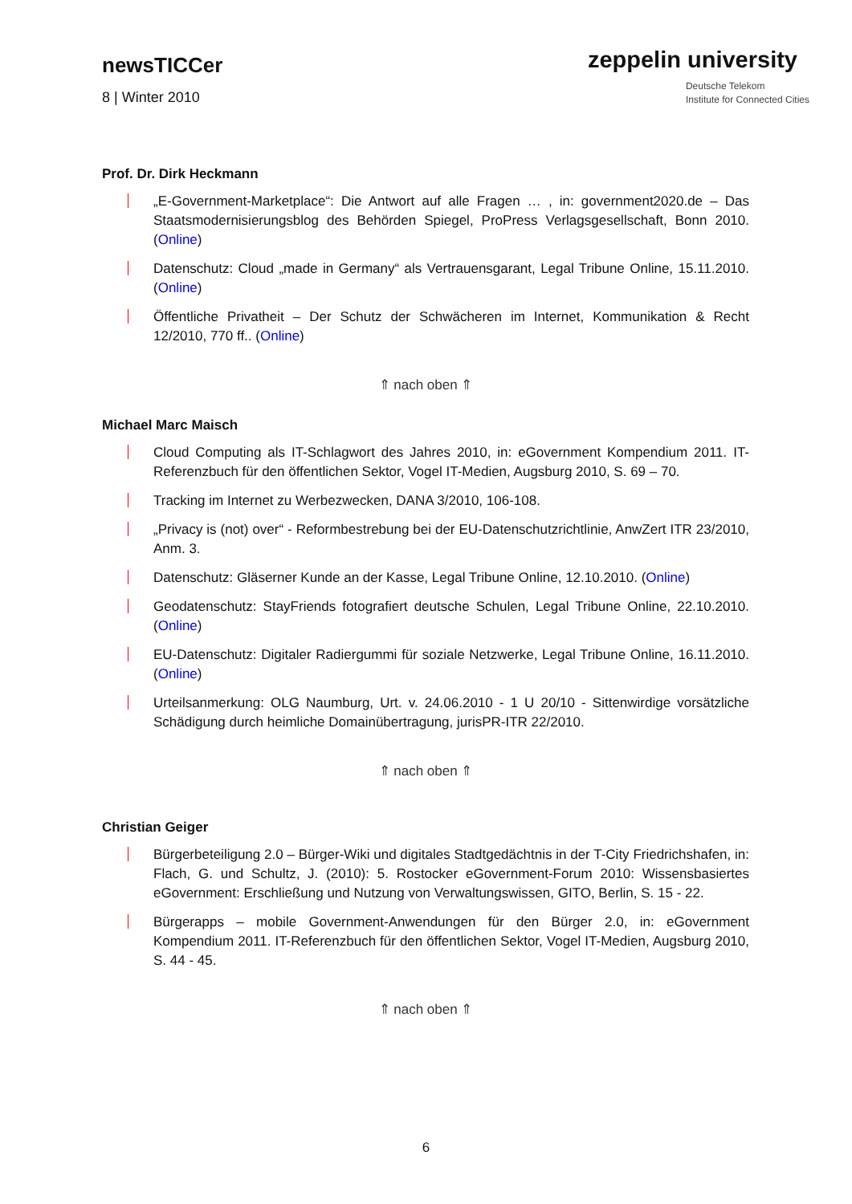newsTICCer
8 | Winter 2010
zeppelin university
Deutsche Telekom
Institute for Connected Cities
Prof. Dr. Dirk Heckmann
„E-Government-Marketplace“: Die Antwort auf alle Fragen … , in: government2020.de – Das Staatsmodernisierungsblog des Behörden Spiegel, ProPress Verlagsgesellschaft, Bonn 2010. (Online)
Datenschutz: Cloud „made in Germany“ als Vertrauensgarant, Legal Tribune Online, 15.11.2010. (Online)
Öffentliche Privatheit – Der Schutz der Schwächeren im Internet, Kommunikation & Recht 12/2010, 770 ff.. (Online)
⇑ nach oben ⇑
Michael Marc Maisch
Cloud Computing als IT-Schlagwort des Jahres 2010, in: eGovernment Kompendium 2011. IT-Referenzbuch für den öffentlichen Sektor, Vogel IT-Medien, Augsburg 2010, S. 69 – 70.
Tracking im Internet zu Werbezwecken, DANA 3/2010, 106-108.
„Privacy is (not) over“ - Reformbestrebung bei der EU-Datenschutzrichtlinie, AnwZert ITR 23/2010, Anm. 3.
Datenschutz: Gläserner Kunde an der Kasse, Legal Tribune Online, 12.10.2010. (Online)
Geodatenschutz: StayFriends fotografiert deutsche Schulen, Legal Tribune Online, 22.10.2010. (Online)
EU-Datenschutz: Digitaler Radiergummi für soziale Netzwerke, Legal Tribune Online, 16.11.2010. (Online)
Urteilsanmerkung: OLG Naumburg, Urt. v. 24.06.2010 - 1 U 20/10 - Sittenwirdige vorsätzliche Schädigung durch heimliche Domainübertragung, jurisPR-ITR 22/2010.
⇑ nach oben ⇑
Christian Geiger
Bürgerbeteiligung 2.0 – Bürger-Wiki und digitales Stadtgedächtnis in der T-City Friedrichshafen, in: Flach, G. und Schultz, J. (2010): 5. Rostocker eGovernment-Forum 2010: Wissensbasiertes eGovernment: Erschließung und Nutzung von Verwaltungswissen, GITO, Berlin, S. 15 - 22.
Bürgerapps – mobile Government-Anwendungen für den Bürger 2.0, in: eGovernment Kompendium 2011. IT-Referenzbuch für den öffentlichen Sektor, Vogel IT-Medien, Augsburg 2010, S. 44 - 45.
⇑ nach oben ⇑
6